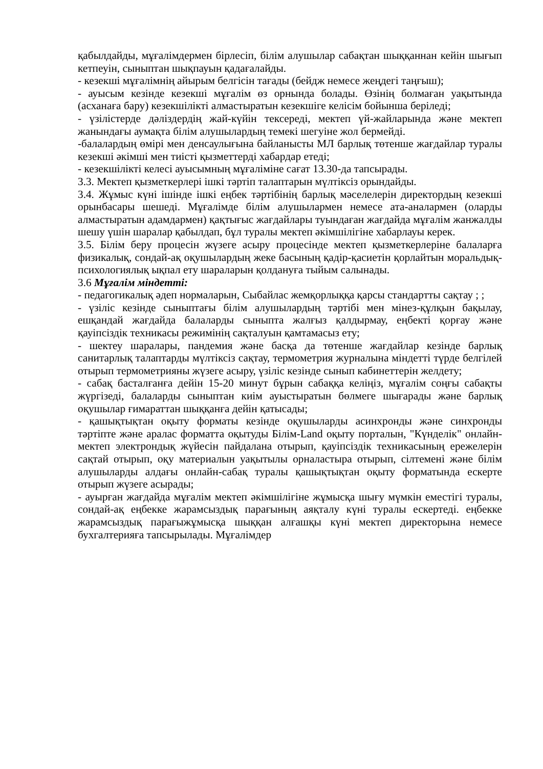қабылдайды, мұғалімдермен бірлесіп, білім алушылар сабақтан шыққаннан кейін шығып кетпеуін, сыныптан шықпауын қадағалайды.
- кезекші мұғалімнің айырым белгісін тағады (бейдж немесе жеңдегі таңғыш);
- ауысым кезінде кезекші мұғалім өз орнында болады. Өзінің болмаған уақытында (асханаға бару) кезекшілікті алмастыратын кезекшіге келісім бойынша беріледі;
- үзілістерде дәліздердің жай-күйін тексереді, мектеп үй-жайларында және мектеп жанындағы аумақта білім алушылардың темекі шегуіне жол бермейді.
-балалардың өмірі мен денсаулығына байланысты МЛ барлық төтенше жағдайлар туралы кезекші әкімші мен тиісті қызметтерді хабардар етеді;
- кезекшілікті келесі ауысымның мұғаліміне сағат 13.30-да тапсырады.
3.3. Мектеп қызметкерлері ішкі тәртіп талаптарын мүлтіксіз орындайды.
3.4. Жұмыс күні ішінде ішкі еңбек тәртібінің барлық мәселелерін директордың кезекші орынбасары шешеді. Мұғалімде білім алушылармен немесе ата-аналармен (оларды алмастыратын адамдармен) қақтығыс жағдайлары туындаған жағдайда мұғалім жанжалды шешу үшін шаралар қабылдап, бұл туралы мектеп әкімшілігіне хабарлауы керек.
3.5. Білім беру процесін жүзеге асыру процесінде мектеп қызметкерлеріне балаларға физикалық, сондай-ақ оқушылардың жеке басының қадір-қасиетін қорлайтын моральдық-психологиялық ықпал ету шараларын қолдануға тыйым салынады.
3.6 Мұғалім міндетті:
- педагогикалық әдеп нормаларын, Сыбайлас жемқорлыққа қарсы стандартты сақтау ; ;
- үзіліс кезінде сыныптағы білім алушылардың тәртібі мен мінез-құлқын бақылау, ешқандай жағдайда балаларды сыныпта жалғыз қалдырмау, еңбекті қорғау және қауіпсіздік техникасы режимінің сақталуын қамтамасыз ету;
- шектеу шаралары, пандемия және басқа да төтенше жағдайлар кезінде барлық санитарлық талаптарды мүлтіксіз сақтау, термометрия журналына міндетті түрде белгілей отырып термометрияны жүзеге асыру, үзіліс кезінде сынып кабинеттерін желдету;
- сабақ басталғанға дейін 15-20 минут бұрын сабаққа келіңіз, мұғалім соңғы сабақты жүргізеді, балаларды сыныптан киім ауыстыратын бөлмеге шығарады және барлық оқушылар ғимараттан шыққанға дейін қатысады;
- қашықтықтан оқыту форматы кезінде оқушыларды асинхронды және синхронды тәртіпте және аралас форматта оқытуды Білім-Land оқыту порталын, "Күнделік" онлайн-мектеп электрондық жүйесін пайдалана отырып, қауіпсіздік техникасының ережелерін сақтай отырып, оқу материалын уақытылы орналастыра отырып, сілтемені және білім алушыларды алдағы онлайн-сабақ туралы қашықтықтан оқыту форматында ескерте отырып жүзеге асырады;
- ауырған жағдайда мұғалім мектеп әкімшілігіне жұмысқа шығу мүмкін еместігі туралы, сондай-ақ еңбекке жарамсыздық парағының аяқталу күні туралы ескертеді. еңбекке жарамсыздық парағыжұмысқа шыққан алғашқы күні мектеп директорына немесе бухгалтерияға тапсырылады. Мұғалімдер